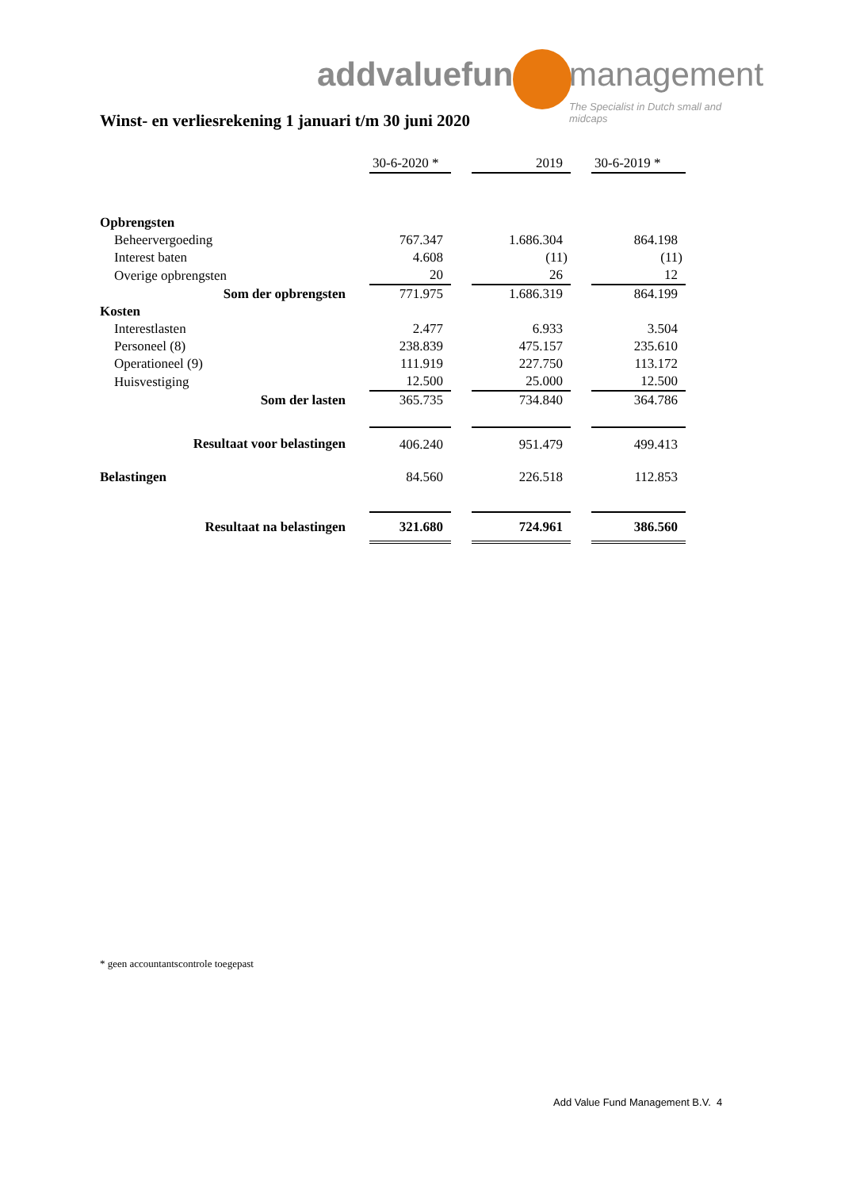addvaluefund management
The Specialist in Dutch small and midcaps
Winst- en verliesrekening 1 januari t/m 30 juni 2020
| | 30-6-2020 * | | 2019 | | 30-6-2019 * |
| Opbrengsten | | | | | |
| Beheervergoeding | 767.347 | | 1.686.304 | | 864.198 |
| Interest baten | 4.608 | | (11) | | (11) |
| Overige opbrengsten | 20 | | 26 | | 12 |
| Som der opbrengsten | 771.975 | | 1.686.319 | | 864.199 |
| Kosten | | | | | |
| Interestlasten | 2.477 | | 6.933 | | 3.504 |
| Personeel (8) | 238.839 | | 475.157 | | 235.610 |
| Operationeel (9) | 111.919 | | 227.750 | | 113.172 |
| Huisvestiging | 12.500 | | 25.000 | | 12.500 |
| Som der lasten | 365.735 | | 734.840 | | 364.786 |
| Resultaat voor belastingen | 406.240 | | 951.479 | | 499.413 |
| Belastingen | 84.560 | | 226.518 | | 112.853 |
| Resultaat na belastingen | 321.680 | | 724.961 | | 386.560 |
* geen accountantscontrole toegepast
Add Value Fund Management B.V. 4